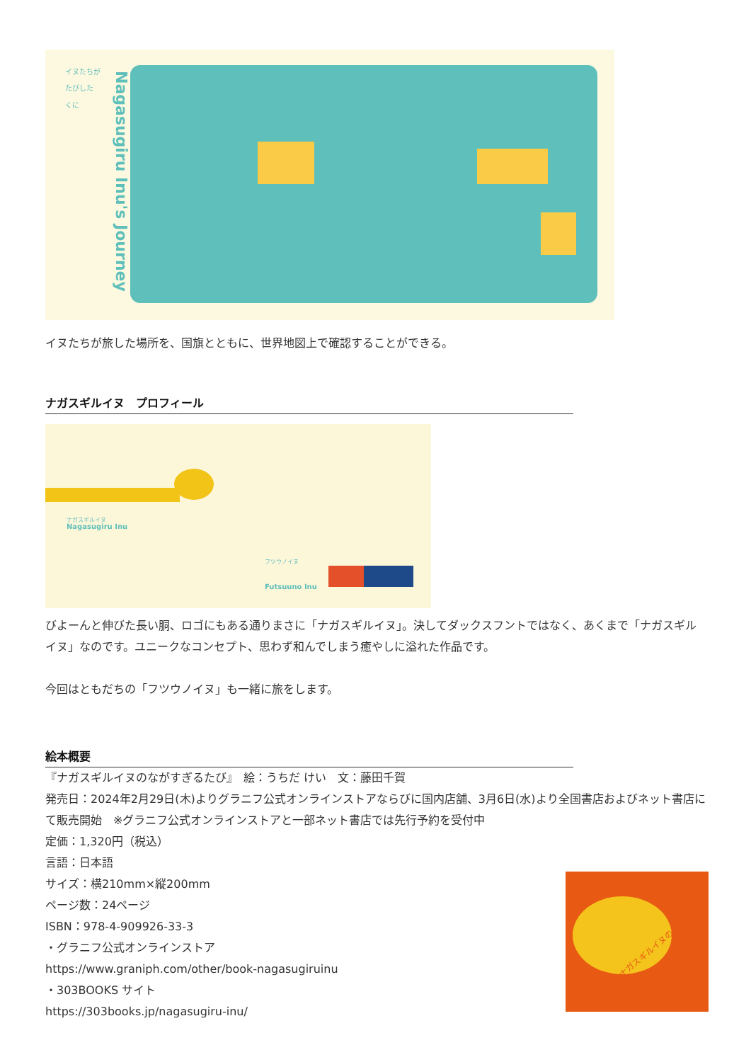イヌたちが
たびした
くに
Nagasugiru Inu's Journey
イヌたちが旅した場所を、国旗とともに、世界地図上で確認することができる。
ナガスギルイヌ　プロフィール
ナガスギルイヌ
Nagasugiru Inu
フツウノイヌ
Futsuuno Inu
びよーんと伸びた長い胴、ロゴにもある通りまさに「ナガスギルイヌ」。決してダックスフントではなく、あくまで「ナガスギルイヌ」なのです。ユニークなコンセプト、思わず和んでしまう癒やしに溢れた作品です。
今回はともだちの「フツウノイヌ」も一緒に旅をします。
絵本概要
『ナガスギルイヌのながすぎるたび』　絵：うちだ けい　文：藤田千賀
発売日：2024年2月29日(木)よりグラニフ公式オンラインストアならびに国内店舗、3月6日(水)より全国書店およびネット書店にて販売開始　※グラニフ公式オンラインストアと一部ネット書店では先行予約を受付中
定価：1,320円（税込）
言語：日本語
サイズ：横210mm×縦200mm
ページ数：24ページ
ISBN：978-4-909926-33-3
・グラニフ公式オンラインストア
https://www.graniph.com/other/book-nagasugiruinu
・303BOOKS サイト
https://303books.jp/nagasugiru-inu/
ナガスギルイヌの